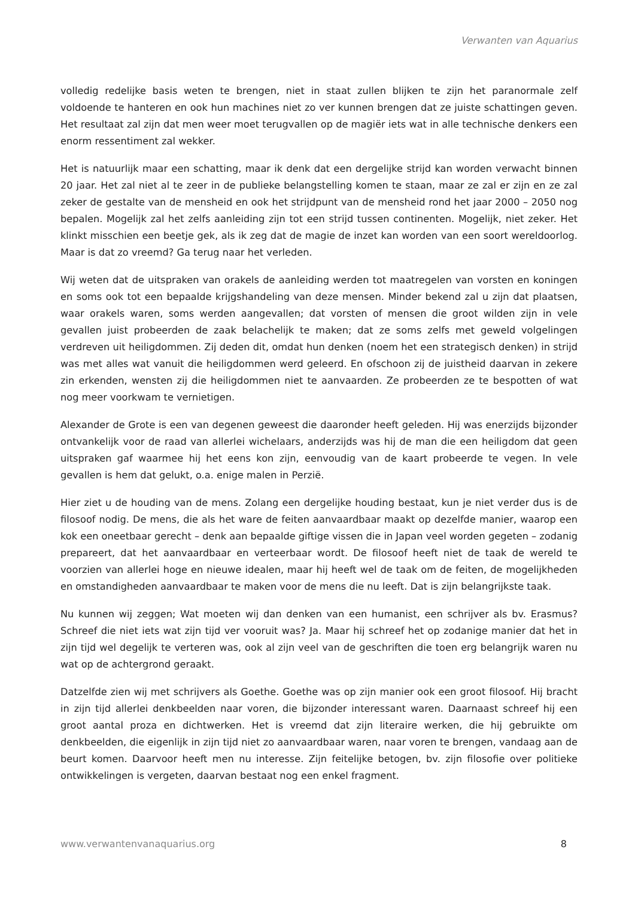Verwanten van Aquarius
volledig redelijke basis weten te brengen, niet in staat zullen blijken te zijn het paranormale zelf voldoende te hanteren en ook hun machines niet zo ver kunnen brengen dat ze juiste schattingen geven. Het resultaat zal zijn dat men weer moet terugvallen op de magiër iets wat in alle technische denkers een enorm ressentiment zal wekker.
Het is natuurlijk maar een schatting, maar ik denk dat een dergelijke strijd kan worden verwacht binnen 20 jaar. Het zal niet al te zeer in de publieke belangstelling komen te staan, maar ze zal er zijn en ze zal zeker de gestalte van de mensheid en ook het strijdpunt van de mensheid rond het jaar 2000 – 2050 nog bepalen. Mogelijk zal het zelfs aanleiding zijn tot een strijd tussen continenten. Mogelijk, niet zeker. Het klinkt misschien een beetje gek, als ik zeg dat de magie de inzet kan worden van een soort wereldoorlog. Maar is dat zo vreemd? Ga terug naar het verleden.
Wij weten dat de uitspraken van orakels de aanleiding werden tot maatregelen van vorsten en koningen en soms ook tot een bepaalde krijgshandeling van deze mensen. Minder bekend zal u zijn dat plaatsen, waar orakels waren, soms werden aangevallen; dat vorsten of mensen die groot wilden zijn in vele gevallen juist probeerden de zaak belachelijk te maken; dat ze soms zelfs met geweld volgelingen verdreven uit heiligdommen. Zij deden dit, omdat hun denken (noem het een strategisch denken) in strijd was met alles wat vanuit die heiligdommen werd geleerd. En ofschoon zij de juistheid daarvan in zekere zin erkenden, wensten zij die heiligdommen niet te aanvaarden. Ze probeerden ze te bespotten of wat nog meer voorkwam te vernietigen.
Alexander de Grote is een van degenen geweest die daaronder heeft geleden. Hij was enerzijds bijzonder ontvankelijk voor de raad van allerlei wichelaars, anderzijds was hij de man die een heiligdom dat geen uitspraken gaf waarmee hij het eens kon zijn, eenvoudig van de kaart probeerde te vegen. In vele gevallen is hem dat gelukt, o.a. enige malen in Perzië.
Hier ziet u de houding van de mens. Zolang een dergelijke houding bestaat, kun je niet verder dus is de filosoof nodig. De mens, die als het ware de feiten aanvaardbaar maakt op dezelfde manier, waarop een kok een oneetbaar gerecht – denk aan bepaalde giftige vissen die in Japan veel worden gegeten – zodanig prepareert, dat het aanvaardbaar en verteerbaar wordt. De filosoof heeft niet de taak de wereld te voorzien van allerlei hoge en nieuwe idealen, maar hij heeft wel de taak om de feiten, de mogelijkheden en omstandigheden aanvaardbaar te maken voor de mens die nu leeft. Dat is zijn belangrijkste taak.
Nu kunnen wij zeggen; Wat moeten wij dan denken van een humanist, een schrijver als bv. Erasmus? Schreef die niet iets wat zijn tijd ver vooruit was? Ja. Maar hij schreef het op zodanige manier dat het in zijn tijd wel degelijk te verteren was, ook al zijn veel van de geschriften die toen erg belangrijk waren nu wat op de achtergrond geraakt.
Datzelfde zien wij met schrijvers als Goethe. Goethe was op zijn manier ook een groot filosoof. Hij bracht in zijn tijd allerlei denkbeelden naar voren, die bijzonder interessant waren. Daarnaast schreef hij een groot aantal proza en dichtwerken. Het is vreemd dat zijn literaire werken, die hij gebruikte om denkbeelden, die eigenlijk in zijn tijd niet zo aanvaardbaar waren, naar voren te brengen, vandaag aan de beurt komen. Daarvoor heeft men nu interesse. Zijn feitelijke betogen, bv. zijn filosofie over politieke ontwikkelingen is vergeten, daarvan bestaat nog een enkel fragment.
www.verwantenvanaquarius.org 8